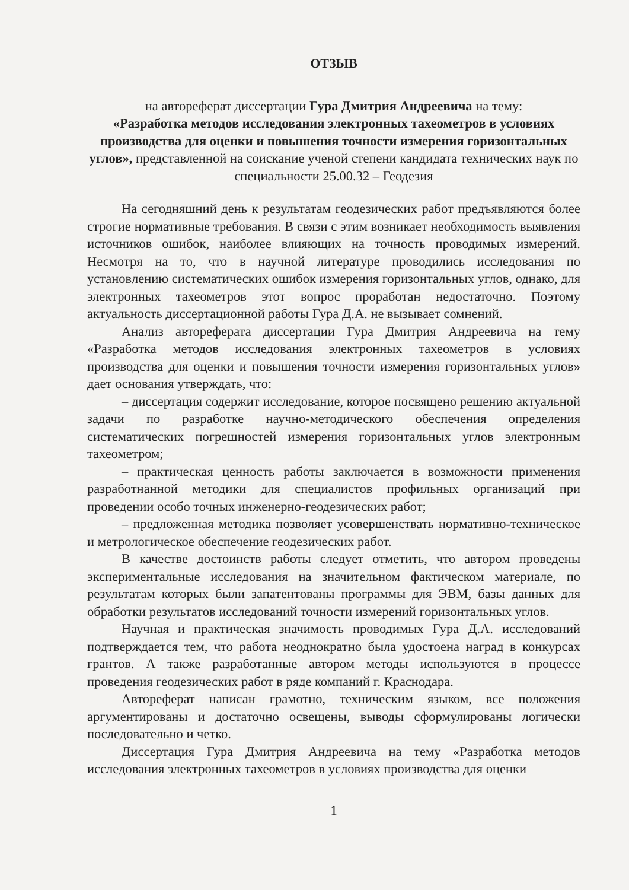ОТЗЫВ
на автореферат диссертации Гура Дмитрия Андреевича на тему:
«Разработка методов исследования электронных тахеометров в условиях производства для оценки и повышения точности измерения горизонтальных углов», представленной на соискание ученой степени кандидата технических наук по специальности 25.00.32 – Геодезия
На сегодняшний день к результатам геодезических работ предъявляются более строгие нормативные требования. В связи с этим возникает необходимость выявления источников ошибок, наиболее влияющих на точность проводимых измерений. Несмотря на то, что в научной литературе проводились исследования по установлению систематических ошибок измерения горизонтальных углов, однако, для электронных тахеометров этот вопрос проработан недостаточно. Поэтому актуальность диссертационной работы Гура Д.А. не вызывает сомнений.
Анализ автореферата диссертации Гура Дмитрия Андреевича на тему «Разработка методов исследования электронных тахеометров в условиях производства для оценки и повышения точности измерения горизонтальных углов» дает основания утверждать, что:
– диссертация содержит исследование, которое посвящено решению актуальной задачи по разработке научно-методического обеспечения определения систематических погрешностей измерения горизонтальных углов электронным тахеометром;
– практическая ценность работы заключается в возможности применения разработнанной методики для специалистов профильных организаций при проведении особо точных инженерно-геодезических работ;
– предложенная методика позволяет усовершенствать нормативно-техническое и метрологическое обеспечение геодезических работ.
В качестве достоинств работы следует отметить, что автором проведены экспериментальные исследования на значительном фактическом материале, по результатам которых были запатентованы программы для ЭВМ, базы данных для обработки результатов исследований точности измерений горизонтальных углов.
Научная и практическая значимость проводимых Гура Д.А. исследований подтверждается тем, что работа неоднократно была удостоена наград в конкурсах грантов. А также разработанные автором методы используются в процессе проведения геодезических работ в ряде компаний г. Краснодара.
Автореферат написан грамотно, техническим языком, все положения аргументированы и достаточно освещены, выводы сформулированы логически последовательно и четко.
Диссертация Гура Дмитрия Андреевича на тему «Разработка методов исследования электронных тахеометров в условиях производства для оценки
1